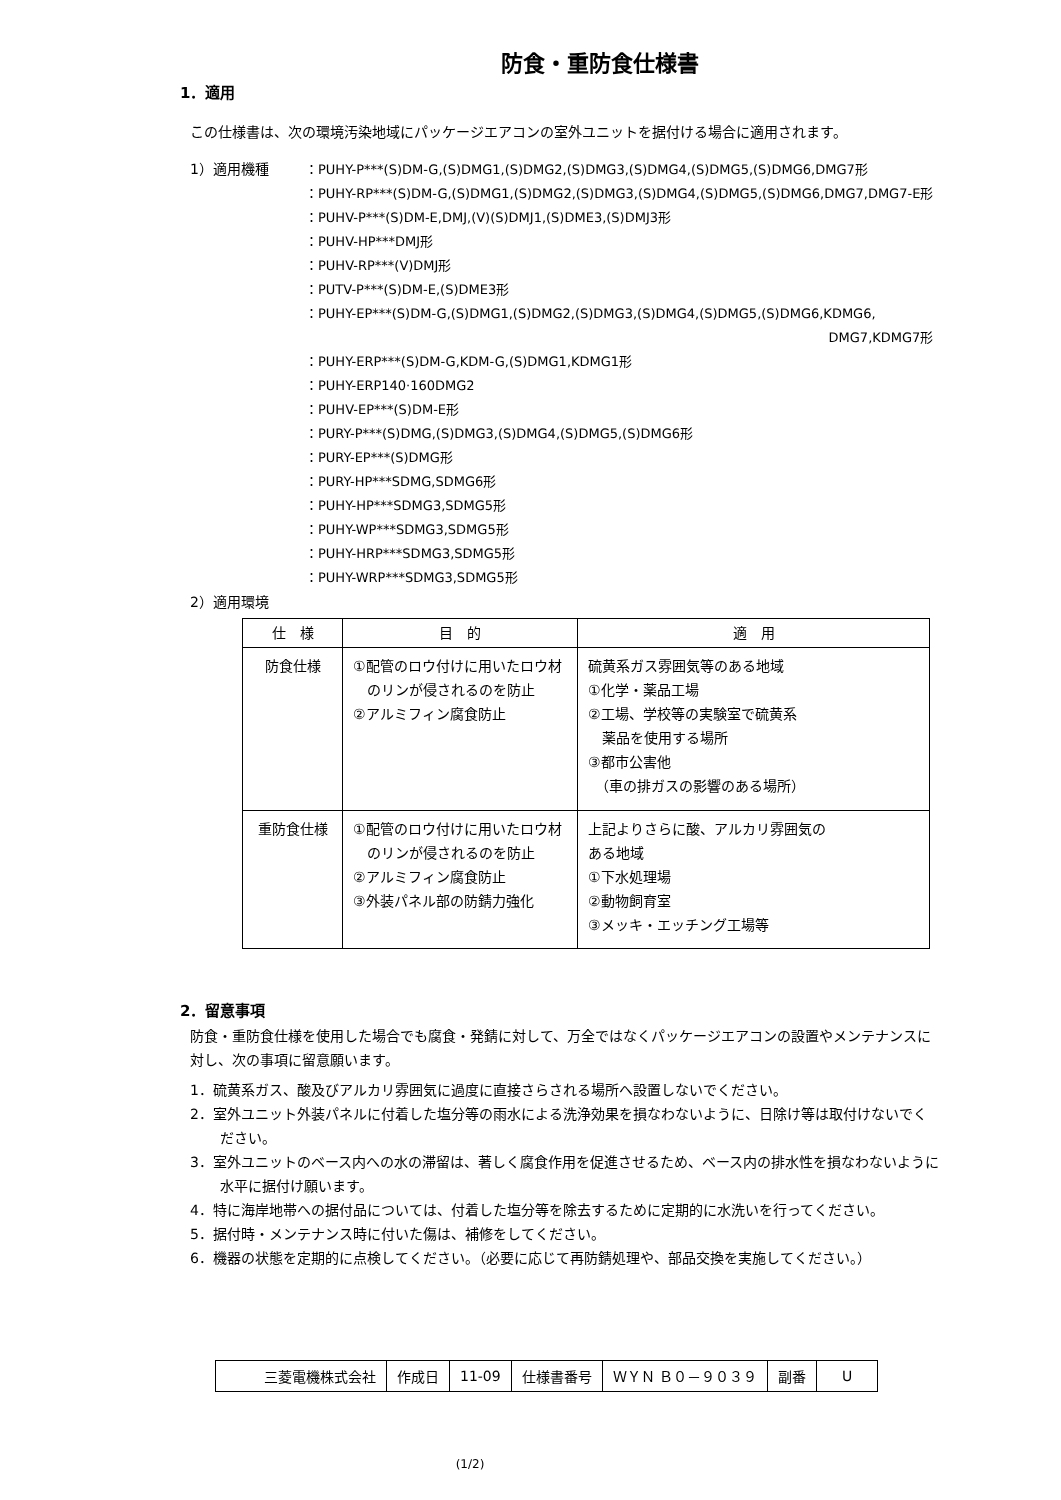防食・重防食仕様書
1．適用
この仕様書は、次の環境汚染地域にパッケージエアコンの室外ユニットを据付ける場合に適用されます。
1）適用機種
：PUHY-P***(S)DM-G,(S)DMG1,(S)DMG2,(S)DMG3,(S)DMG4,(S)DMG5,(S)DMG6,DMG7形
：PUHY-RP***(S)DM-G,(S)DMG1,(S)DMG2,(S)DMG3,(S)DMG4,(S)DMG5,(S)DMG6,DMG7,DMG7-E形
：PUHV-P***(S)DM-E,DMJ,(V)(S)DMJ1,(S)DME3,(S)DMJ3形
：PUHV-HP***DMJ形
：PUHV-RP***(V)DMJ形
：PUTV-P***(S)DM-E,(S)DME3形
：PUHY-EP***(S)DM-G,(S)DMG1,(S)DMG2,(S)DMG3,(S)DMG4,(S)DMG5,(S)DMG6,KDMG6,
DMG7,KDMG7形
：PUHY-ERP***(S)DM-G,KDM-G,(S)DMG1,KDMG1形
：PUHY-ERP140·160DMG2
：PUHV-EP***(S)DM-E形
：PURY-P***(S)DMG,(S)DMG3,(S)DMG4,(S)DMG5,(S)DMG6形
：PURY-EP***(S)DMG形
：PURY-HP***SDMG,SDMG6形
：PUHY-HP***SDMG3,SDMG5形
：PUHY-WP***SDMG3,SDMG5形
：PUHY-HRP***SDMG3,SDMG5形
：PUHY-WRP***SDMG3,SDMG5形
2）適用環境
| 仕 様 | 目 的 | 適 用 |
| --- | --- | --- |
| 防食仕様 | ①配管のロウ付けに用いたロウ材 のリンが侵されるのを防止 ②アルミフィン腐食防止 | 硫黄系ガス雰囲気等のある地域 ①化学・薬品工場 ②工場、学校等の実験室で硫黄系 薬品を使用する場所 ③都市公害他 （車の排ガスの影響のある場所） |
| 重防食仕様 | ①配管のロウ付けに用いたロウ材 のリンが侵されるのを防止 ②アルミフィン腐食防止 ③外装パネル部の防錆力強化 | 上記よりさらに酸、アルカリ雰囲気の ある地域 ①下水処理場 ②動物飼育室 ③メッキ・エッチング工場等 |
2．留意事項
防食・重防食仕様を使用した場合でも腐食・発錆に対して、万全ではなくパッケージエアコンの設置やメンテナンスに対し、次の事項に留意願います。
1．硫黄系ガス、酸及びアルカリ雰囲気に過度に直接さらされる場所へ設置しないでください。
2．室外ユニット外装パネルに付着した塩分等の雨水による洗浄効果を損なわないように、日除け等は取付けないでください。
3．室外ユニットのベース内への水の滞留は、著しく腐食作用を促進させるため、ベース内の排水性を損なわないように水平に据付け願います。
4．特に海岸地帯への据付品については、付着した塩分等を除去するために定期的に水洗いを行ってください。
5．据付時・メンテナンス時に付いた傷は、補修をしてください。
6．機器の状態を定期的に点検してください。（必要に応じて再防錆処理や、部品交換を実施してください。）
| 三菱電機株式会社 | 作成日 | 11-09 | 仕様書番号 | ＷＹＮ Ｂ０－９０３９ | 副番 | U |
(1/2)